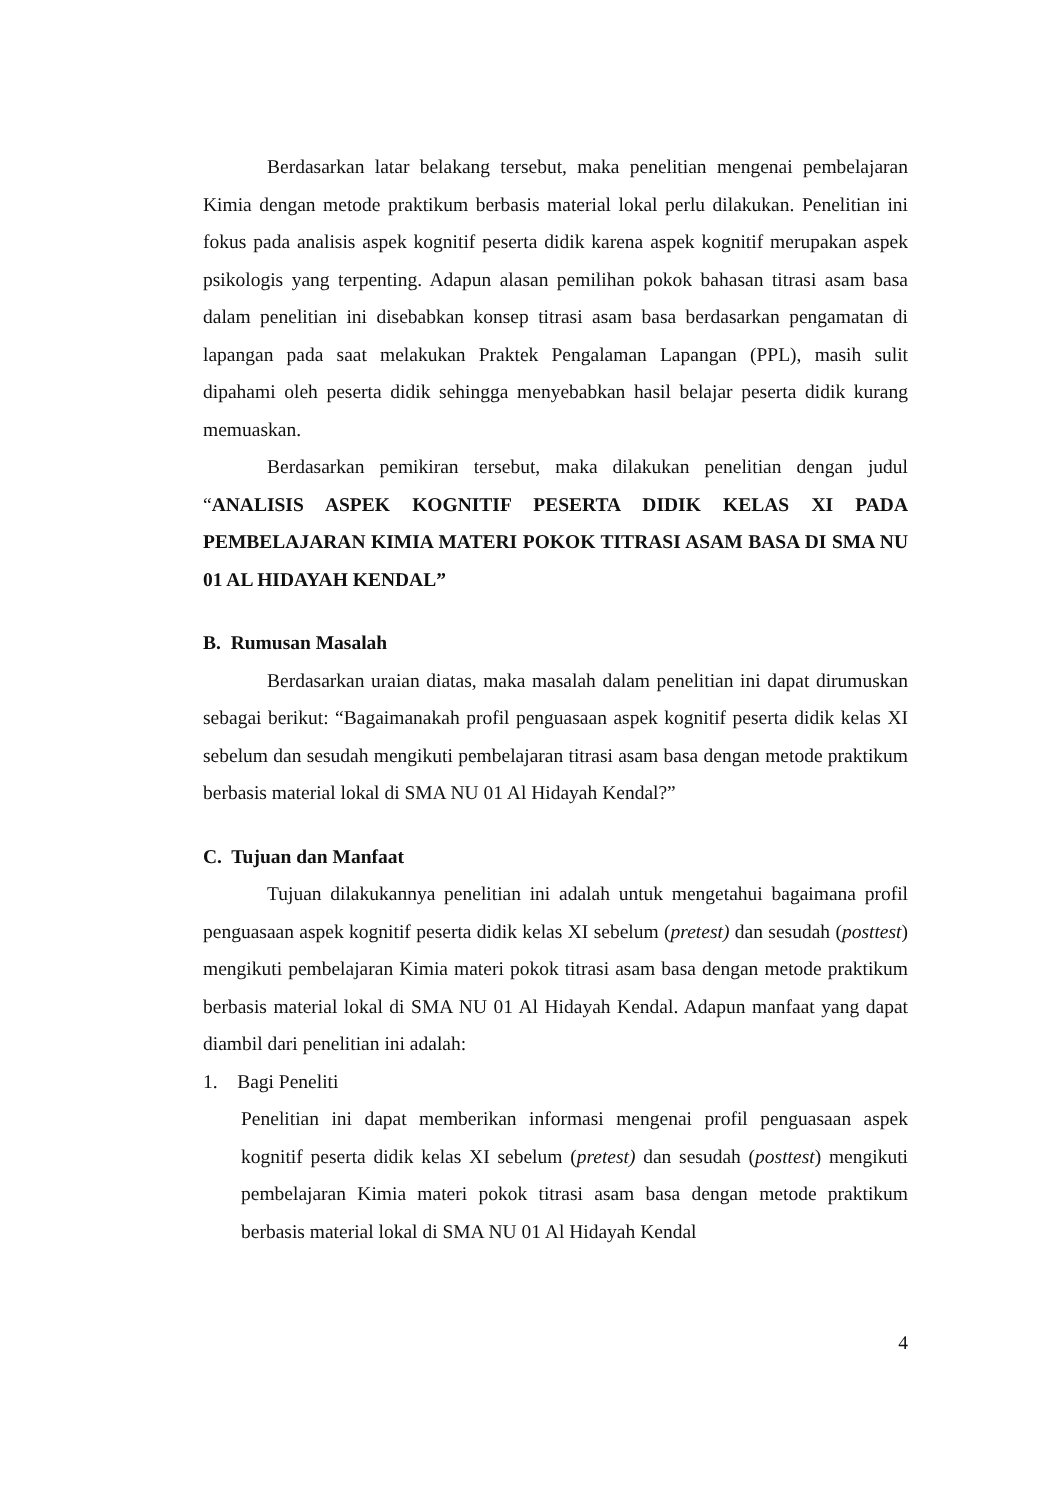Berdasarkan latar belakang tersebut, maka penelitian mengenai pembelajaran Kimia dengan metode praktikum berbasis material lokal perlu dilakukan. Penelitian ini fokus pada analisis aspek kognitif peserta didik karena aspek kognitif merupakan aspek psikologis yang terpenting. Adapun alasan pemilihan pokok bahasan titrasi asam basa dalam penelitian ini disebabkan konsep titrasi asam basa berdasarkan pengamatan di lapangan pada saat melakukan Praktek Pengalaman Lapangan (PPL), masih sulit dipahami oleh peserta didik sehingga menyebabkan hasil belajar peserta didik kurang memuaskan.
Berdasarkan pemikiran tersebut, maka dilakukan penelitian dengan judul “ANALISIS ASPEK KOGNITIF PESERTA DIDIK KELAS XI PADA PEMBELAJARAN KIMIA MATERI POKOK TITRASI ASAM BASA DI SMA NU 01 AL HIDAYAH KENDAL”
B. Rumusan Masalah
Berdasarkan uraian diatas, maka masalah dalam penelitian ini dapat dirumuskan sebagai berikut: “Bagaimanakah profil penguasaan aspek kognitif peserta didik kelas XI sebelum dan sesudah mengikuti pembelajaran titrasi asam basa dengan metode praktikum berbasis material lokal di SMA NU 01 Al Hidayah Kendal?”
C. Tujuan dan Manfaat
Tujuan dilakukannya penelitian ini adalah untuk mengetahui bagaimana profil penguasaan aspek kognitif peserta didik kelas XI sebelum (pretest) dan sesudah (posttest) mengikuti pembelajaran Kimia materi pokok titrasi asam basa dengan metode praktikum berbasis material lokal di SMA NU 01 Al Hidayah Kendal. Adapun manfaat yang dapat diambil dari penelitian ini adalah:
1. Bagi Peneliti
Penelitian ini dapat memberikan informasi mengenai profil penguasaan aspek kognitif peserta didik kelas XI sebelum (pretest) dan sesudah (posttest) mengikuti pembelajaran Kimia materi pokok titrasi asam basa dengan metode praktikum berbasis material lokal di SMA NU 01 Al Hidayah Kendal
4